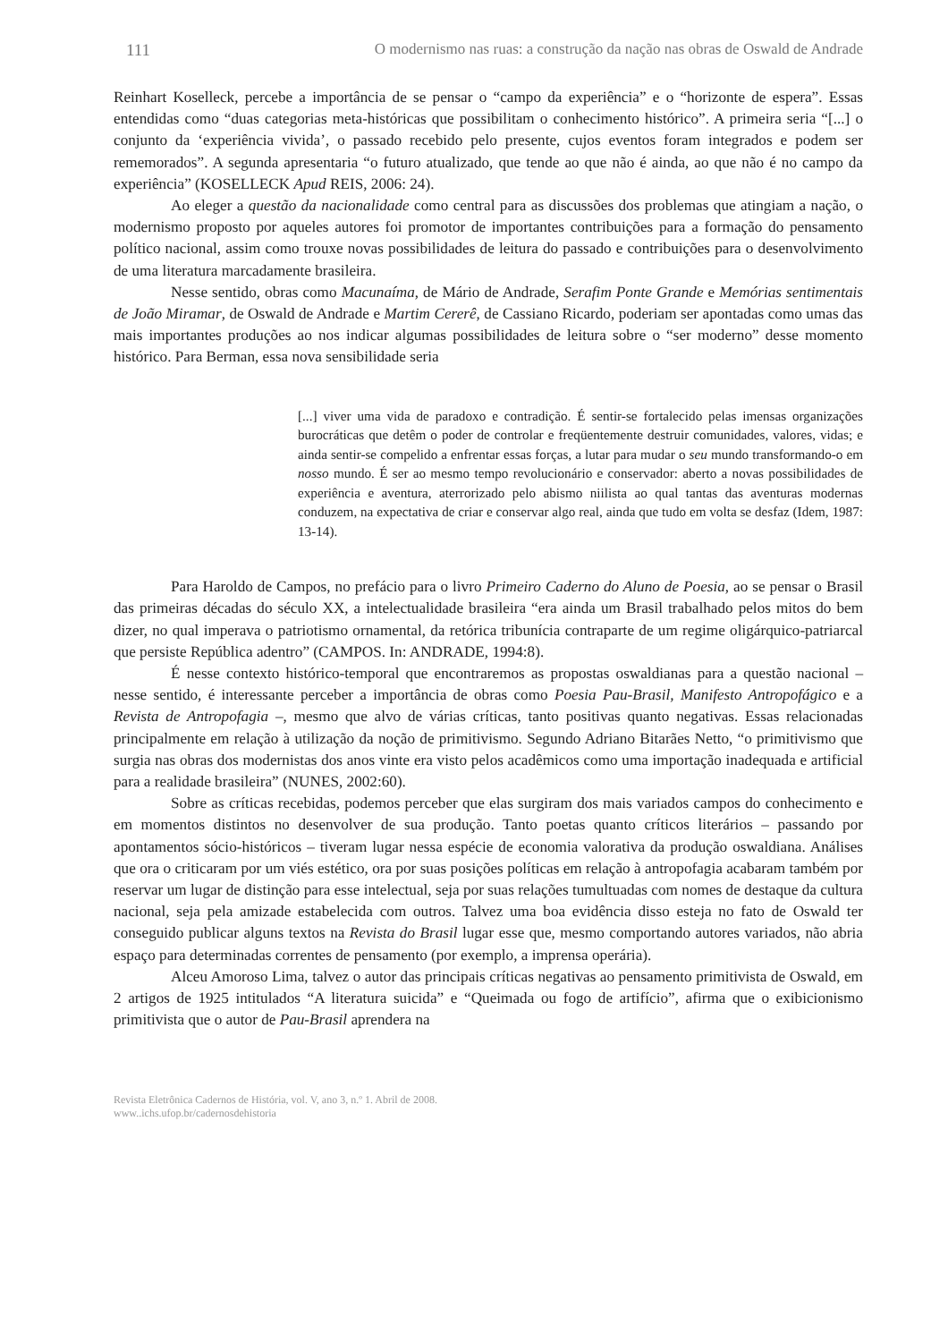111 O modernismo nas ruas: a construção da nação nas obras de Oswald de Andrade
Reinhart Koselleck, percebe a importância de se pensar o “campo da experiência” e o “horizonte de espera”. Essas entendidas como “duas categorias meta-históricas que possibilitam o conhecimento histórico”. A primeira seria “[...] o conjunto da ‘experiência vivida’, o passado recebido pelo presente, cujos eventos foram integrados e podem ser rememorados”. A segunda apresentaria “o futuro atualizado, que tende ao que não é ainda, ao que não é no campo da experiência” (KOSELLECK Apud REIS, 2006: 24).
Ao eleger a questão da nacionalidade como central para as discussões dos problemas que atingiam a nação, o modernismo proposto por aqueles autores foi promotor de importantes contribuições para a formação do pensamento político nacional, assim como trouxe novas possibilidades de leitura do passado e contribuições para o desenvolvimento de uma literatura marcadamente brasileira.
Nesse sentido, obras como Macunaíma, de Mário de Andrade, Serafim Ponte Grande e Memórias sentimentais de João Miramar, de Oswald de Andrade e Martim Cererê, de Cassiano Ricardo, poderiam ser apontadas como umas das mais importantes produções ao nos indicar algumas possibilidades de leitura sobre o “ser moderno” desse momento histórico. Para Berman, essa nova sensibilidade seria
[...] viver uma vida de paradoxo e contradição. É sentir-se fortalecido pelas imensas organizações burocráticas que detêm o poder de controlar e freqüentemente destruir comunidades, valores, vidas; e ainda sentir-se compelido a enfrentar essas forças, a lutar para mudar o seu mundo transformando-o em nosso mundo. É ser ao mesmo tempo revolucionário e conservador: aberto a novas possibilidades de experiência e aventura, aterrorizado pelo abismo niilista ao qual tantas das aventuras modernas conduzem, na expectativa de criar e conservar algo real, ainda que tudo em volta se desfaz (Idem, 1987: 13-14).
Para Haroldo de Campos, no prefácio para o livro Primeiro Caderno do Aluno de Poesia, ao se pensar o Brasil das primeiras décadas do século XX, a intelectualidade brasileira “era ainda um Brasil trabalhado pelos mitos do bem dizer, no qual imperava o patriotismo ornamental, da retórica tribunícia contraparte de um regime oligárquico-patriarcal que persiste República adentro” (CAMPOS. In: ANDRADE, 1994:8).
É nesse contexto histórico-temporal que encontraremos as propostas oswaldianas para a questão nacional – nesse sentido, é interessante perceber a importância de obras como Poesia Pau-Brasil, Manifesto Antropofágico e a Revista de Antropofagia –, mesmo que alvo de várias críticas, tanto positivas quanto negativas. Essas relacionadas principalmente em relação à utilização da noção de primitivismo. Segundo Adriano Bitarães Netto, “o primitivismo que surgia nas obras dos modernistas dos anos vinte era visto pelos acadêmicos como uma importação inadequada e artificial para a realidade brasileira” (NUNES, 2002:60).
Sobre as críticas recebidas, podemos perceber que elas surgiram dos mais variados campos do conhecimento e em momentos distintos no desenvolver de sua produção. Tanto poetas quanto críticos literários – passando por apontamentos sócio-históricos – tiveram lugar nessa espécie de economia valorativa da produção oswaldiana. Análises que ora o criticaram por um viés estético, ora por suas posições políticas em relação à antropofagia acabaram também por reservar um lugar de distinção para esse intelectual, seja por suas relações tumultuadas com nomes de destaque da cultura nacional, seja pela amizade estabelecida com outros. Talvez uma boa evidência disso esteja no fato de Oswald ter conseguido publicar alguns textos na Revista do Brasil lugar esse que, mesmo comportando autores variados, não abria espaço para determinadas correntes de pensamento (por exemplo, a imprensa operária).
Alceu Amoroso Lima, talvez o autor das principais críticas negativas ao pensamento primitivista de Oswald, em 2 artigos de 1925 intitulados “A literatura suicida” e “Queimada ou fogo de artifício”, afirma que o exibicionismo primitivista que o autor de Pau-Brasil aprendera na
Revista Eletrônica Cadernos de História, vol. V, ano 3, n.º 1. Abril de 2008.
www..ichs.ufop.br/cadernosdehistoria